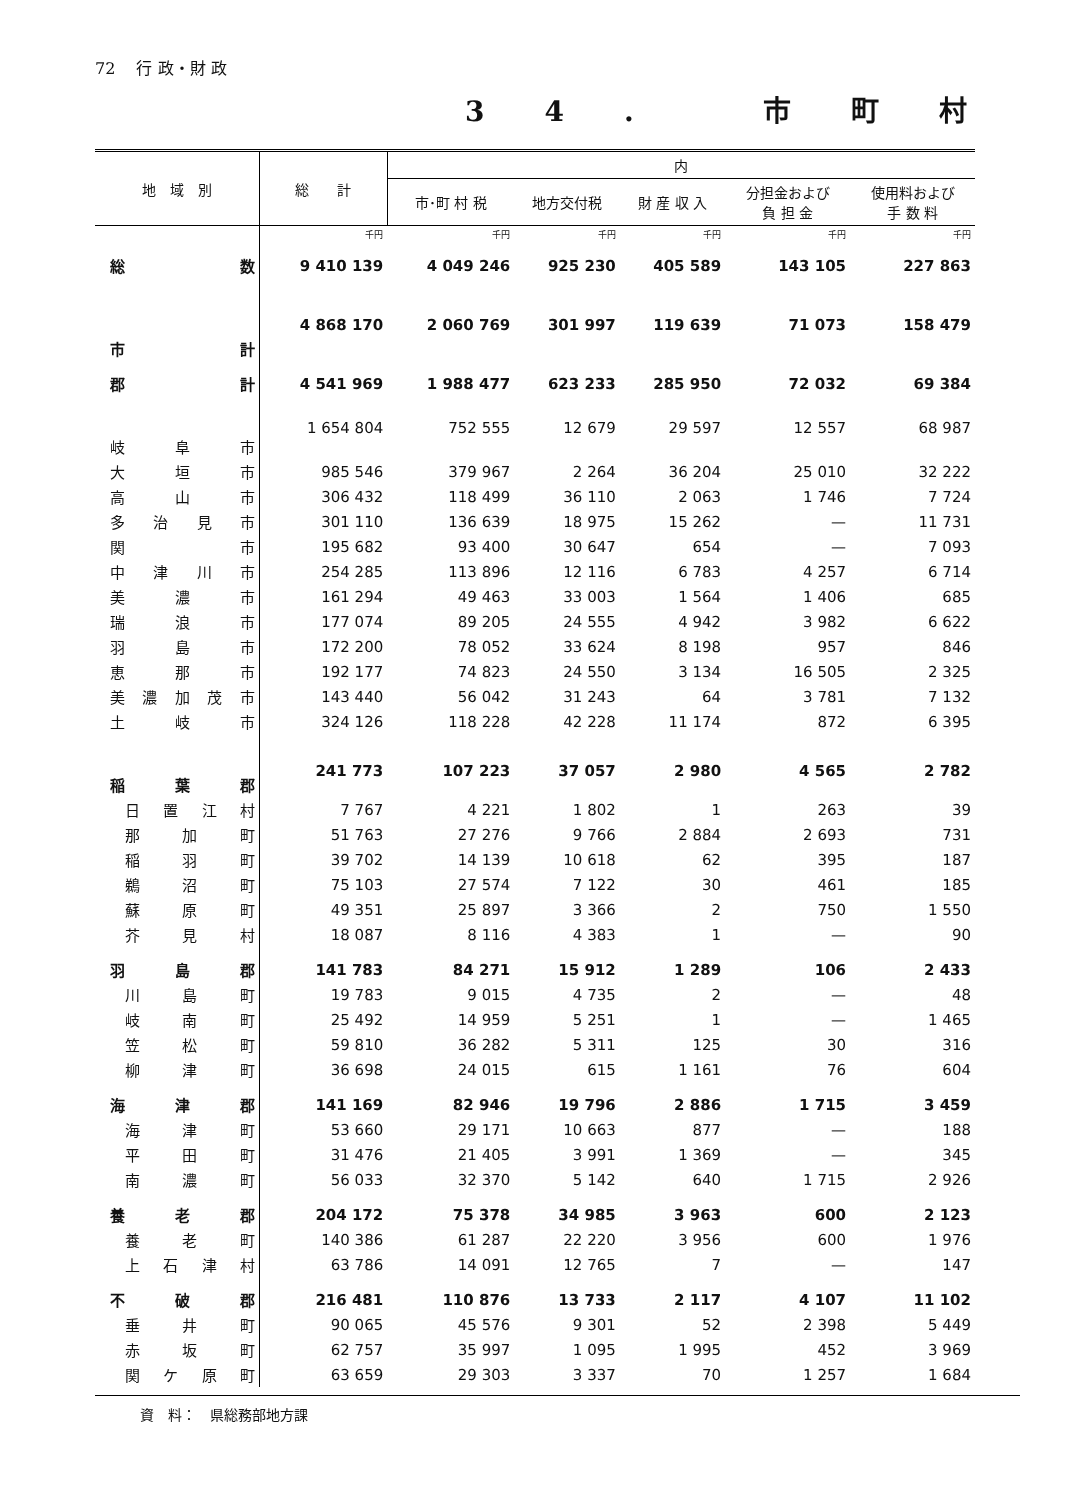72 　行 政・財 政
34. 市町村
| 地 域 別 | 総 計 | 内 | | | | |
| --- | --- | --- | --- | --- | --- | --- |
| | | 市･町 村 税 | 地方交付税 | 財 産 収 入 | 分担金および 負 担 金 | 使用料および 手 数 料 |
| | 千円 | 千円 | 千円 | 千円 | 千円 | 千円 |
| 総 数 | 9 410 139 | 4 049 246 | 925 230 | 405 589 | 143 105 | 227 863 |
| 市 計 | 4 868 170 | 2 060 769 | 301 997 | 119 639 | 71 073 | 158 479 |
| 郡 計 | 4 541 969 | 1 988 477 | 623 233 | 285 950 | 72 032 | 69 384 |
| 岐 阜 市 | 1 654 804 | 752 555 | 12 679 | 29 597 | 12 557 | 68 987 |
| 大 垣 市 | 985 546 | 379 967 | 2 264 | 36 204 | 25 010 | 32 222 |
| 高 山 市 | 306 432 | 118 499 | 36 110 | 2 063 | 1 746 | 7 724 |
| 多 治 見 市 | 301 110 | 136 639 | 18 975 | 15 262 | — | 11 731 |
| 関 市 | 195 682 | 93 400 | 30 647 | 654 | — | 7 093 |
| 中 津 川 市 | 254 285 | 113 896 | 12 116 | 6 783 | 4 257 | 6 714 |
| 美 濃 市 | 161 294 | 49 463 | 33 003 | 1 564 | 1 406 | 685 |
| 瑞 浪 市 | 177 074 | 89 205 | 24 555 | 4 942 | 3 982 | 6 622 |
| 羽 島 市 | 172 200 | 78 052 | 33 624 | 8 198 | 957 | 846 |
| 恵 那 市 | 192 177 | 74 823 | 24 550 | 3 134 | 16 505 | 2 325 |
| 美 濃 加 茂 市 | 143 440 | 56 042 | 31 243 | 64 | 3 781 | 7 132 |
| 土 岐 市 | 324 126 | 118 228 | 42 228 | 11 174 | 872 | 6 395 |
| 稲 葉 郡 | 241 773 | 107 223 | 37 057 | 2 980 | 4 565 | 2 782 |
| 日 置 江 村 | 7 767 | 4 221 | 1 802 | 1 | 263 | 39 |
| 那 加 町 | 51 763 | 27 276 | 9 766 | 2 884 | 2 693 | 731 |
| 稲 羽 町 | 39 702 | 14 139 | 10 618 | 62 | 395 | 187 |
| 鵜 沼 町 | 75 103 | 27 574 | 7 122 | 30 | 461 | 185 |
| 蘇 原 町 | 49 351 | 25 897 | 3 366 | 2 | 750 | 1 550 |
| 芥 見 村 | 18 087 | 8 116 | 4 383 | 1 | — | 90 |
| 羽 島 郡 | 141 783 | 84 271 | 15 912 | 1 289 | 106 | 2 433 |
| 川 島 町 | 19 783 | 9 015 | 4 735 | 2 | — | 48 |
| 岐 南 町 | 25 492 | 14 959 | 5 251 | 1 | — | 1 465 |
| 笠 松 町 | 59 810 | 36 282 | 5 311 | 125 | 30 | 316 |
| 柳 津 町 | 36 698 | 24 015 | 615 | 1 161 | 76 | 604 |
| 海 津 郡 | 141 169 | 82 946 | 19 796 | 2 886 | 1 715 | 3 459 |
| 海 津 町 | 53 660 | 29 171 | 10 663 | 877 | — | 188 |
| 平 田 町 | 31 476 | 21 405 | 3 991 | 1 369 | — | 345 |
| 南 濃 町 | 56 033 | 32 370 | 5 142 | 640 | 1 715 | 2 926 |
| 養 老 郡 | 204 172 | 75 378 | 34 985 | 3 963 | 600 | 2 123 |
| 養 老 町 | 140 386 | 61 287 | 22 220 | 3 956 | 600 | 1 976 |
| 上 石 津 村 | 63 786 | 14 091 | 12 765 | 7 | — | 147 |
| 不 破 郡 | 216 481 | 110 876 | 13 733 | 2 117 | 4 107 | 11 102 |
| 垂 井 町 | 90 065 | 45 576 | 9 301 | 52 | 2 398 | 5 449 |
| 赤 坂 町 | 62 757 | 35 997 | 1 095 | 1 995 | 452 | 3 969 |
| 関 ケ 原 町 | 63 659 | 29 303 | 3 337 | 70 | 1 257 | 1 684 |
資　料：　県総務部地方課